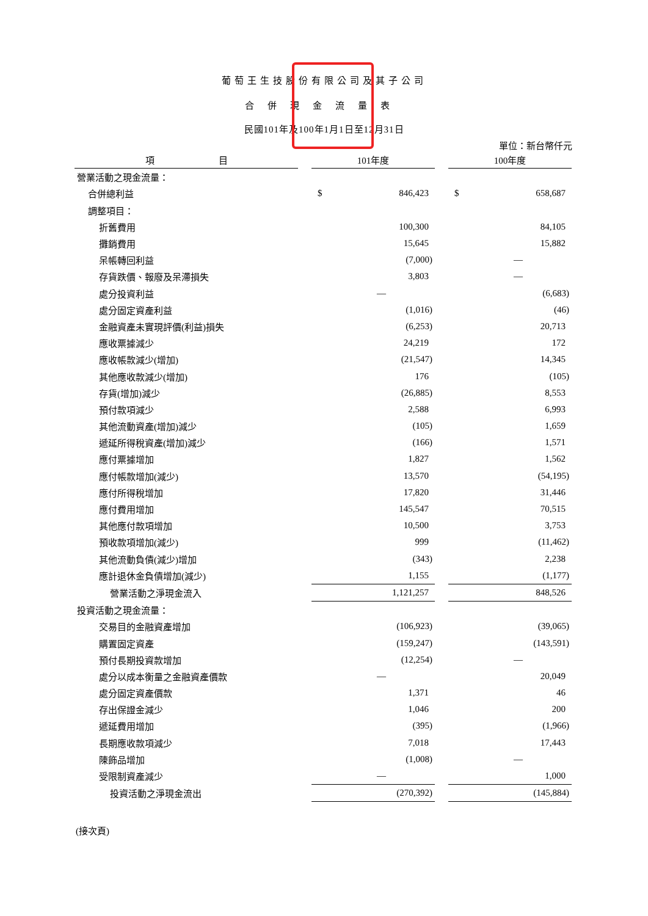葡萄王生技股份有限公司及其子公司
合併現金流量表
民國101年及100年1月1日至12月31日
單位：新台幣仟元
| 項 目 | | 101年度 | | | 100年度 | |
| 營業活動之現金流量： | | | | | | |
| 合併總利益 | | $ | 846,423 | | $ | 658,687 |
| 調整項目： | | | | | | |
| 折舊費用 | | | 100,300 | | | 84,105 |
| 攤銷費用 | | | 15,645 | | | 15,882 |
| 呆帳轉回利益 | | | (7,000) | | | — |
| 存貨跌價、報廢及呆滯損失 | | | 3,803 | | | — |
| 處分投資利益 | | | — | | | (6,683) |
| 處分固定資產利益 | | | (1,016) | | | (46) |
| 金融資產未實現評價(利益)損失 | | | (6,253) | | | 20,713 |
| 應收票據減少 | | | 24,219 | | | 172 |
| 應收帳款減少(增加) | | | (21,547) | | | 14,345 |
| 其他應收款減少(增加) | | | 176 | | | (105) |
| 存貨(增加)減少 | | | (26,885) | | | 8,553 |
| 預付款項減少 | | | 2,588 | | | 6,993 |
| 其他流動資產(增加)減少 | | | (105) | | | 1,659 |
| 遞延所得稅資產(增加)減少 | | | (166) | | | 1,571 |
| 應付票據增加 | | | 1,827 | | | 1,562 |
| 應付帳款增加(減少) | | | 13,570 | | | (54,195) |
| 應付所得稅增加 | | | 17,820 | | | 31,446 |
| 應付費用增加 | | | 145,547 | | | 70,515 |
| 其他應付款項增加 | | | 10,500 | | | 3,753 |
| 預收款項增加(減少) | | | 999 | | | (11,462) |
| 其他流動負債(減少)增加 | | | (343) | | | 2,238 |
| 應計退休金負債增加(減少) | | | 1,155 | | | (1,177) |
| 營業活動之淨現金流入 | | | 1,121,257 | | | 848,526 |
| 投資活動之現金流量： | | | | | | |
| 交易目的金融資產增加 | | | (106,923) | | | (39,065) |
| 購置固定資產 | | | (159,247) | | | (143,591) |
| 預付長期投資款增加 | | | (12,254) | | | — |
| 處分以成本衡量之金融資產價款 | | | — | | | 20,049 |
| 處分固定資產價款 | | | 1,371 | | | 46 |
| 存出保證金減少 | | | 1,046 | | | 200 |
| 遞延費用增加 | | | (395) | | | (1,966) |
| 長期應收款項減少 | | | 7,018 | | | 17,443 |
| 陳飾品增加 | | | (1,008) | | | — |
| 受限制資產減少 | | | — | | | 1,000 |
| 投資活動之淨現金流出 | | | (270,392) | | | (145,884) |
(接次頁)